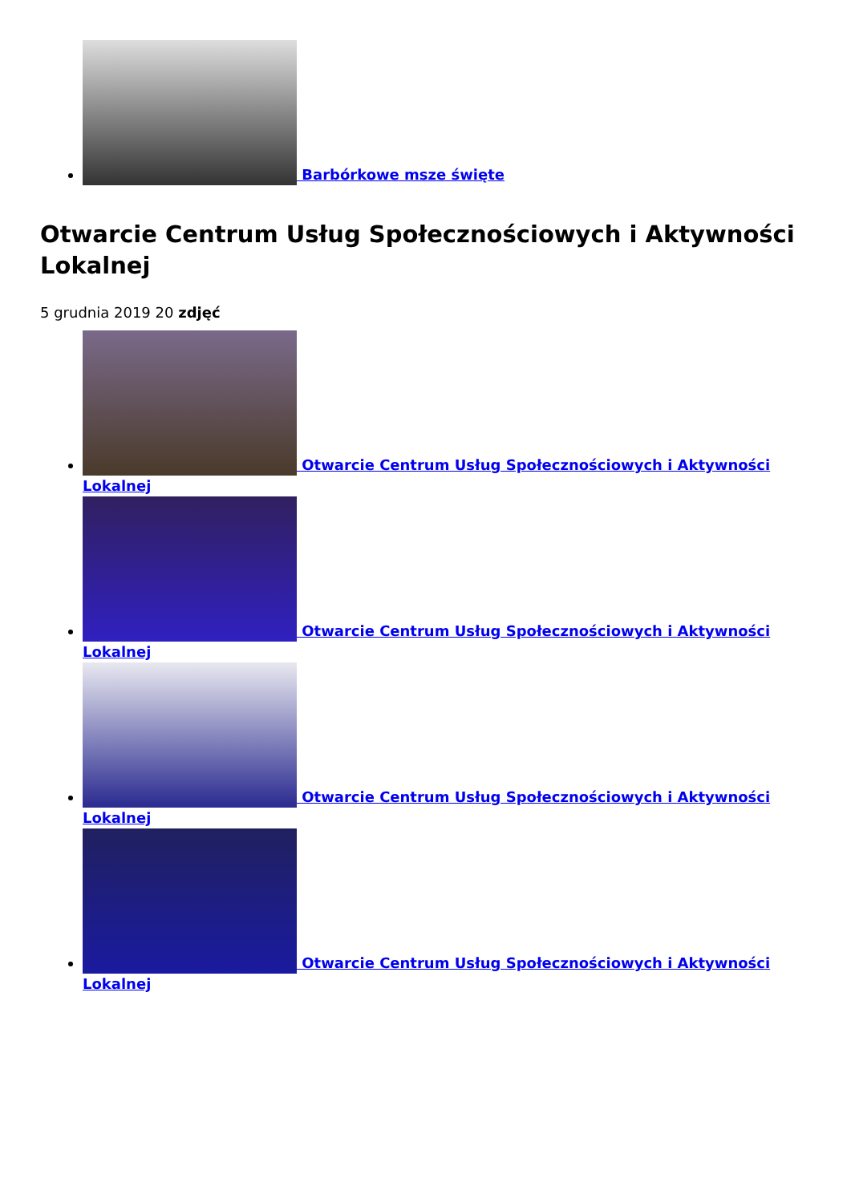Barbórkowe msze święte
Otwarcie Centrum Usług Społecznościowych i Aktywności Lokalnej
5 grudnia 2019 20 zdjęć
Otwarcie Centrum Usług Społecznościowych i Aktywności Lokalnej
Otwarcie Centrum Usług Społecznościowych i Aktywności Lokalnej
Otwarcie Centrum Usług Społecznościowych i Aktywności Lokalnej
Otwarcie Centrum Usług Społecznościowych i Aktywności Lokalnej